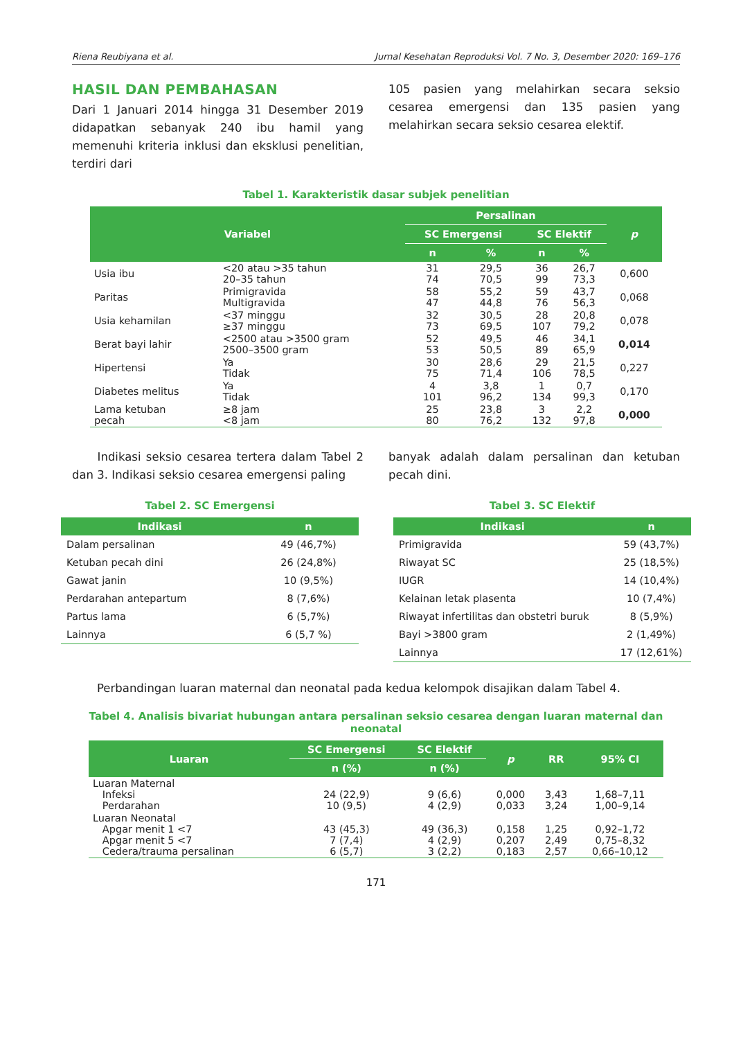Riena Reubiyana et al. Jurnal Kesehatan Reproduksi Vol. 7 No. 3, Desember 2020: 169–176
HASIL DAN PEMBAHASAN
Dari 1 Januari 2014 hingga 31 Desember 2019 didapatkan sebanyak 240 ibu hamil yang memenuhi kriteria inklusi dan eksklusi penelitian, terdiri dari
105 pasien yang melahirkan secara seksio cesarea emergensi dan 135 pasien yang melahirkan secara seksio cesarea elektif.
Tabel 1. Karakteristik dasar subjek penelitian
| Variabel | | Persalinan | | | | p |
| --- | --- | --- | --- | --- | --- | --- |
| | | SC Emergensi | | SC Elektif | | |
| | | n | % | n | % | |
| Usia ibu | <20 atau >35 tahun 20–35 tahun | 31 74 | 29,5 70,5 | 36 99 | 26,7 73,3 | 0,600 |
| Paritas | Primigravida Multigravida | 58 47 | 55,2 44,8 | 59 76 | 43,7 56,3 | 0,068 |
| Usia kehamilan | <37 minggu ≥37 minggu | 32 73 | 30,5 69,5 | 28 107 | 20,8 79,2 | 0,078 |
| Berat bayi lahir | <2500 atau >3500 gram 2500–3500 gram | 52 53 | 49,5 50,5 | 46 89 | 34,1 65,9 | 0,014 |
| Hipertensi | Ya Tidak | 30 75 | 28,6 71,4 | 29 106 | 21,5 78,5 | 0,227 |
| Diabetes melitus | Ya Tidak | 4 101 | 3,8 96,2 | 1 134 | 0,7 99,3 | 0,170 |
| Lama ketuban pecah | ≥8 jam <8 jam | 25 80 | 23,8 76,2 | 3 132 | 2,2 97,8 | 0,000 |
Indikasi seksio cesarea tertera dalam Tabel 2 dan 3. Indikasi seksio cesarea emergensi paling
banyak adalah dalam persalinan dan ketuban pecah dini.
Tabel 2. SC Emergensi
| Indikasi | n |
| --- | --- |
| Dalam persalinan | 49 (46,7%) |
| Ketuban pecah dini | 26 (24,8%) |
| Gawat janin | 10 (9,5%) |
| Perdarahan antepartum | 8 (7,6%) |
| Partus lama | 6 (5,7%) |
| Lainnya | 6 (5,7 %) |
Tabel 3. SC Elektif
| Indikasi | n |
| --- | --- |
| Primigravida | 59 (43,7%) |
| Riwayat SC | 25 (18,5%) |
| IUGR | 14 (10,4%) |
| Kelainan letak plasenta | 10 (7,4%) |
| Riwayat infertilitas dan obstetri buruk | 8 (5,9%) |
| Bayi >3800 gram | 2 (1,49%) |
| Lainnya | 17 (12,61%) |
Perbandingan luaran maternal dan neonatal pada kedua kelompok disajikan dalam Tabel 4.
Tabel 4. Analisis bivariat hubungan antara persalinan seksio cesarea dengan luaran maternal dan neonatal
| Luaran | SC Emergensi | SC Elektif | p | RR | 95% CI |
| --- | --- | --- | --- | --- | --- |
| | n (%) | n (%) | | | |
| Luaran Maternal Infeksi Perdarahan | 24 (22,9) 10 (9,5) | 9 (6,6) 4 (2,9) | 0,000 0,033 | 3,43 3,24 | 1,68–7,11 1,00–9,14 |
| Luaran Neonatal Apgar menit 1 <7 Apgar menit 5 <7 Cedera/trauma persalinan | 43 (45,3) 7 (7,4) 6 (5,7) | 49 (36,3) 4 (2,9) 3 (2,2) | 0,158 0,207 0,183 | 1,25 2,49 2,57 | 0,92–1,72 0,75–8,32 0,66–10,12 |
171